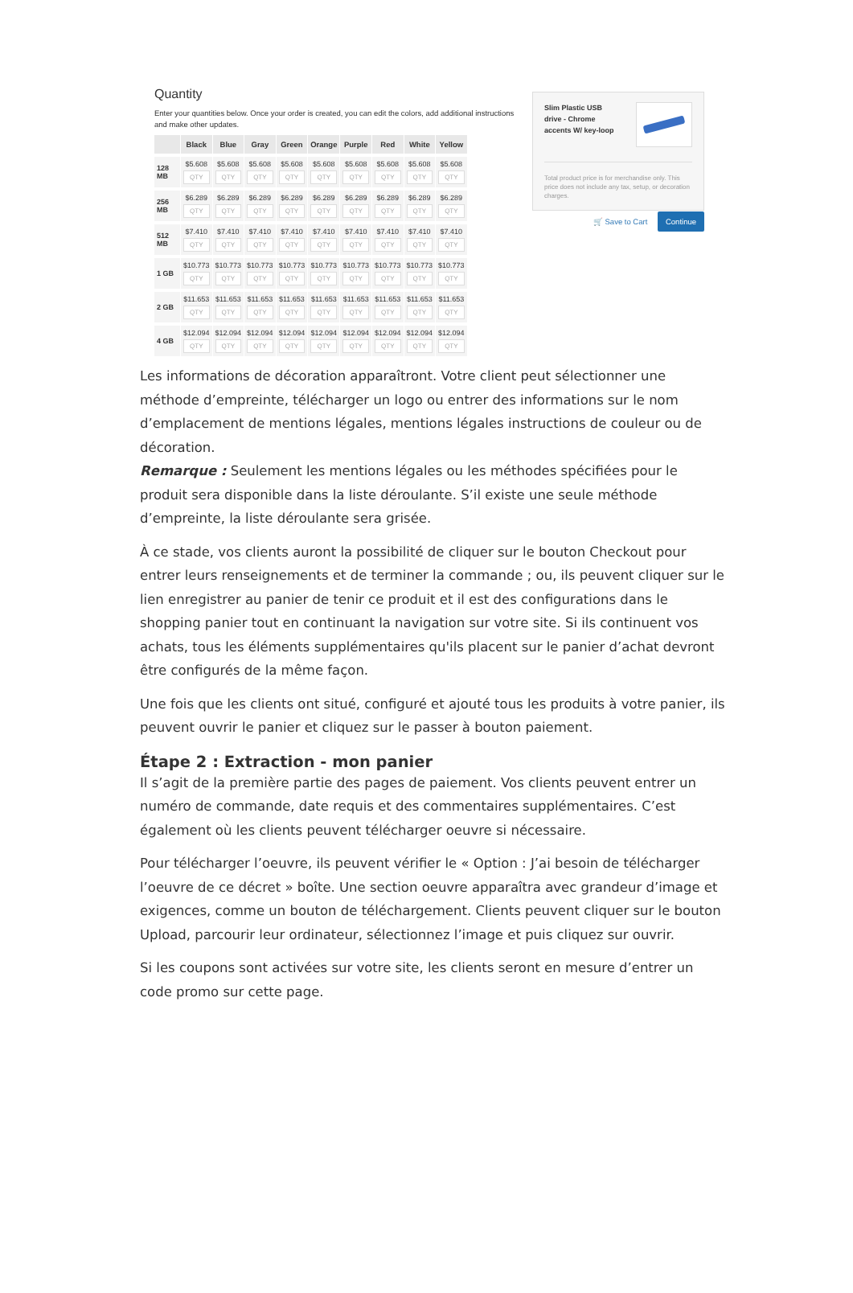Quantity
Enter your quantities below. Once your order is created, you can edit the colors, add additional instructions and make other updates.
| | Black | Blue | Gray | Green | Orange | Purple | Red | White | Yellow |
| --- | --- | --- | --- | --- | --- | --- | --- | --- | --- |
| 128 MB | $5.608 QTY | $5.608 QTY | $5.608 QTY | $5.608 QTY | $5.608 QTY | $5.608 QTY | $5.608 QTY | $5.608 QTY | $5.608 QTY |
| 256 MB | $6.289 QTY | $6.289 QTY | $6.289 QTY | $6.289 QTY | $6.289 QTY | $6.289 QTY | $6.289 QTY | $6.289 QTY | $6.289 QTY |
| 512 MB | $7.410 QTY | $7.410 QTY | $7.410 QTY | $7.410 QTY | $7.410 QTY | $7.410 QTY | $7.410 QTY | $7.410 QTY | $7.410 QTY |
| 1 GB | $10.773 QTY | $10.773 QTY | $10.773 QTY | $10.773 QTY | $10.773 QTY | $10.773 QTY | $10.773 QTY | $10.773 QTY | $10.773 QTY |
| 2 GB | $11.653 QTY | $11.653 QTY | $11.653 QTY | $11.653 QTY | $11.653 QTY | $11.653 QTY | $11.653 QTY | $11.653 QTY | $11.653 QTY |
| 4 GB | $12.094 QTY | $12.094 QTY | $12.094 QTY | $12.094 QTY | $12.094 QTY | $12.094 QTY | $12.094 QTY | $12.094 QTY | $12.094 QTY |
Slim Plastic USB
drive - Chrome
accents W/ key-loop
Total product price is for merchandise only. This price does not include any tax, setup, or decoration charges.
🛒 Save to Cart Continue
Les informations de décoration apparaîtront. Votre client peut sélectionner une méthode d’empreinte, télécharger un logo ou entrer des informations sur le nom d’emplacement de mentions légales, mentions légales instructions de couleur ou de décoration.
Remarque : Seulement les mentions légales ou les méthodes spécifiées pour le produit sera disponible dans la liste déroulante. S’il existe une seule méthode d’empreinte, la liste déroulante sera grisée.
À ce stade, vos clients auront la possibilité de cliquer sur le bouton Checkout pour entrer leurs renseignements et de terminer la commande ; ou, ils peuvent cliquer sur le lien enregistrer au panier de tenir ce produit et il est des configurations dans le shopping panier tout en continuant la navigation sur votre site. Si ils continuent vos achats, tous les éléments supplémentaires qu'ils placent sur le panier d’achat devront être configurés de la même façon.
Une fois que les clients ont situé, configuré et ajouté tous les produits à votre panier, ils peuvent ouvrir le panier et cliquez sur le passer à bouton paiement.
Étape 2 : Extraction - mon panier
Il s’agit de la première partie des pages de paiement. Vos clients peuvent entrer un numéro de commande, date requis et des commentaires supplémentaires. C’est également où les clients peuvent télécharger oeuvre si nécessaire.
Pour télécharger l’oeuvre, ils peuvent vérifier le « Option : J’ai besoin de télécharger l’oeuvre de ce décret » boîte. Une section oeuvre apparaîtra avec grandeur d’image et exigences, comme un bouton de téléchargement. Clients peuvent cliquer sur le bouton Upload, parcourir leur ordinateur, sélectionnez l’image et puis cliquez sur ouvrir.
Si les coupons sont activées sur votre site, les clients seront en mesure d’entrer un code promo sur cette page.